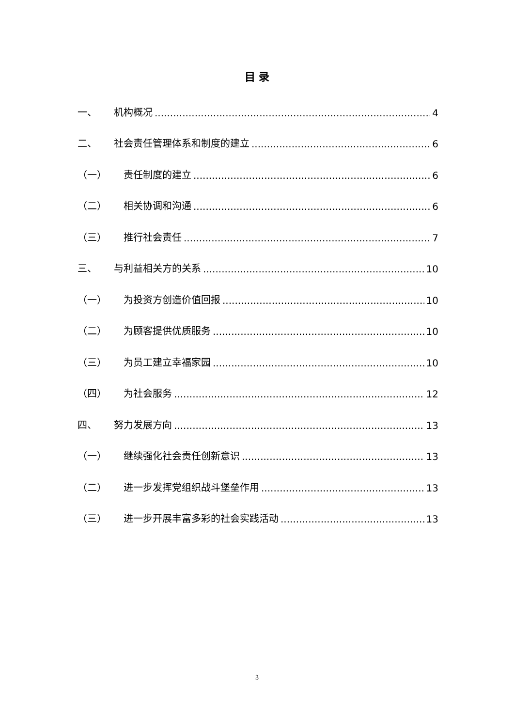目 录
一、 机构概况 4
二、 社会责任管理体系和制度的建立 6
（一） 责任制度的建立 6
（二） 相关协调和沟通 6
（三） 推行社会责任 7
三、 与利益相关方的关系 10
（一） 为投资方创造价值回报 10
（二） 为顾客提供优质服务 10
（三） 为员工建立幸福家园 10
（四） 为社会服务 12
四、 努力发展方向 13
（一） 继续强化社会责任创新意识 13
（二） 进一步发挥党组织战斗堡垒作用 13
（三） 进一步开展丰富多彩的社会实践活动 13
3